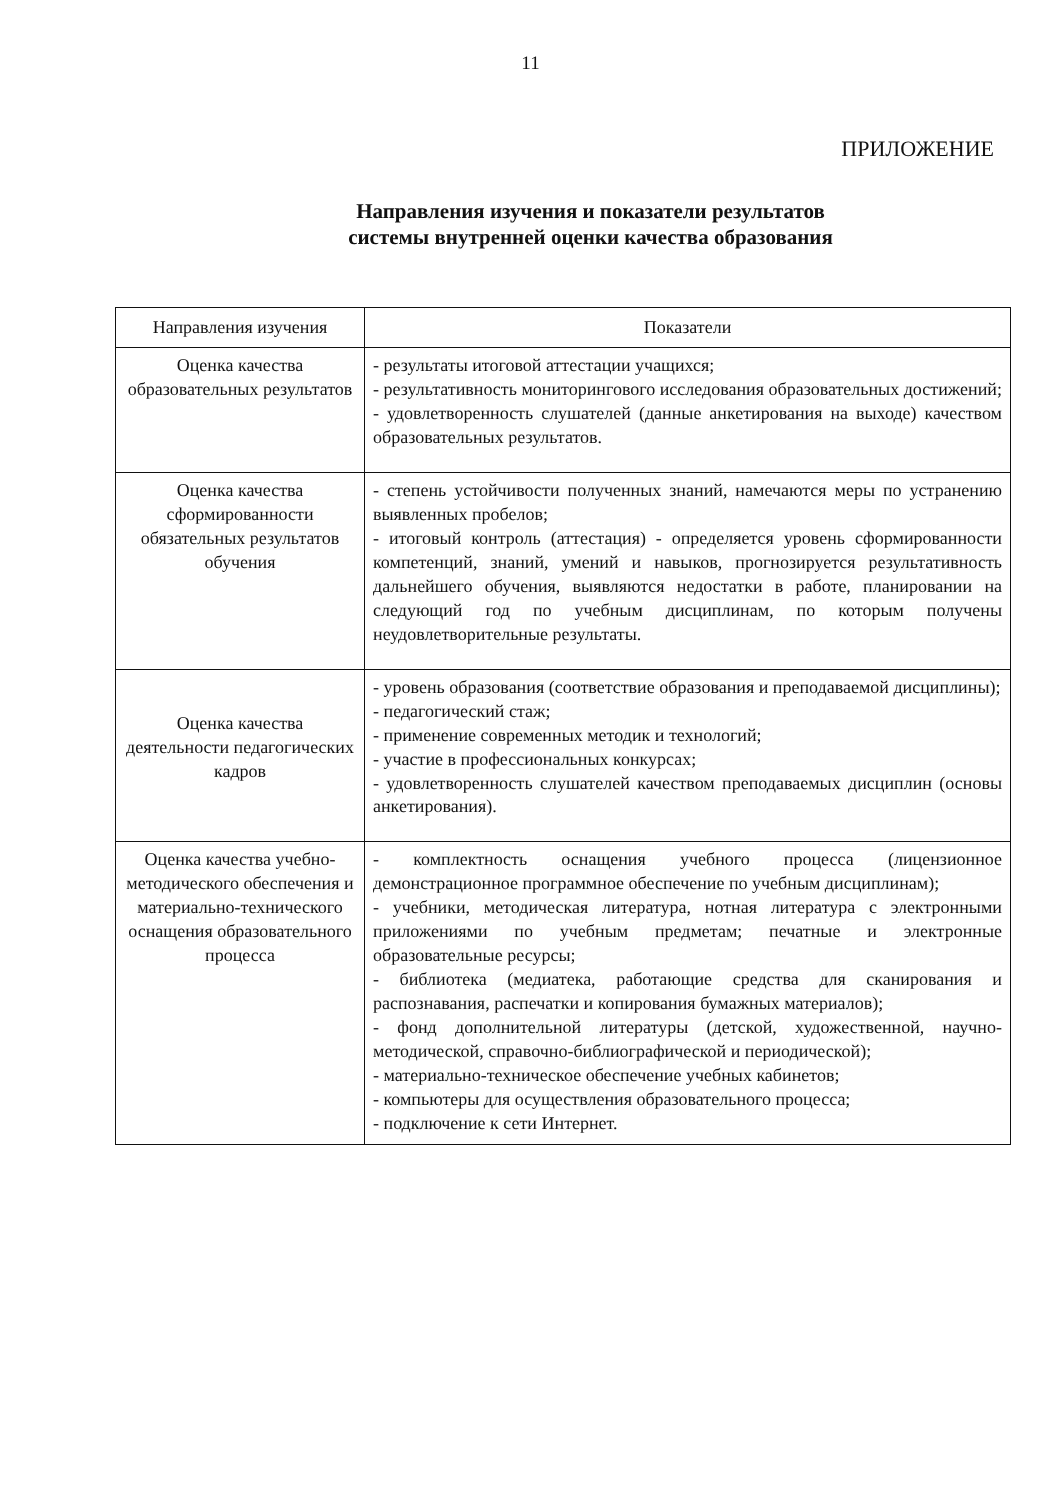11
ПРИЛОЖЕНИЕ
Направления изучения и показатели результатов
системы внутренней оценки качества образования
| Направления изучения | Показатели |
| --- | --- |
| Оценка качества образовательных результатов | - результаты итоговой аттестации учащихся; - результативность мониторингового исследования образовательных достижений; - удовлетворенность слушателей (данные анкетирования на выходе) качеством образовательных результатов. |
| Оценка качества сформированности обязательных результатов обучения | - степень устойчивости полученных знаний, намечаются меры по устранению выявленных пробелов; - итоговый контроль (аттестация) - определяется уровень сформированности компетенций, знаний, умений и навыков, прогнозируется результативность дальнейшего обучения, выявляются недостатки в работе, планировании на следующий год по учебным дисциплинам, по которым получены неудовлетворительные результаты. |
| Оценка качества деятельности педагогических кадров | - уровень образования (соответствие образования и преподаваемой дисциплины); - педагогический стаж; - применение современных методик и технологий; - участие в профессиональных конкурсах; - удовлетворенность слушателей качеством преподаваемых дисциплин (основы анкетирования). |
| Оценка качества учебно-методического обеспечения и материально-технического оснащения образовательного процесса | - комплектность оснащения учебного процесса (лицензионное демонстрационное программное обеспечение по учебным дисциплинам); - учебники, методическая литература, нотная литература с электронными приложениями по учебным предметам; печатные и электронные образовательные ресурсы; - библиотека (медиатека, работающие средства для сканирования и распознавания, распечатки и копирования бумажных материалов); - фонд дополнительной литературы (детской, художественной, научно-методической, справочно-библиографической и периодической); - материально-техническое обеспечение учебных кабинетов; - компьютеры для осуществления образовательного процесса; - подключение к сети Интернет. |